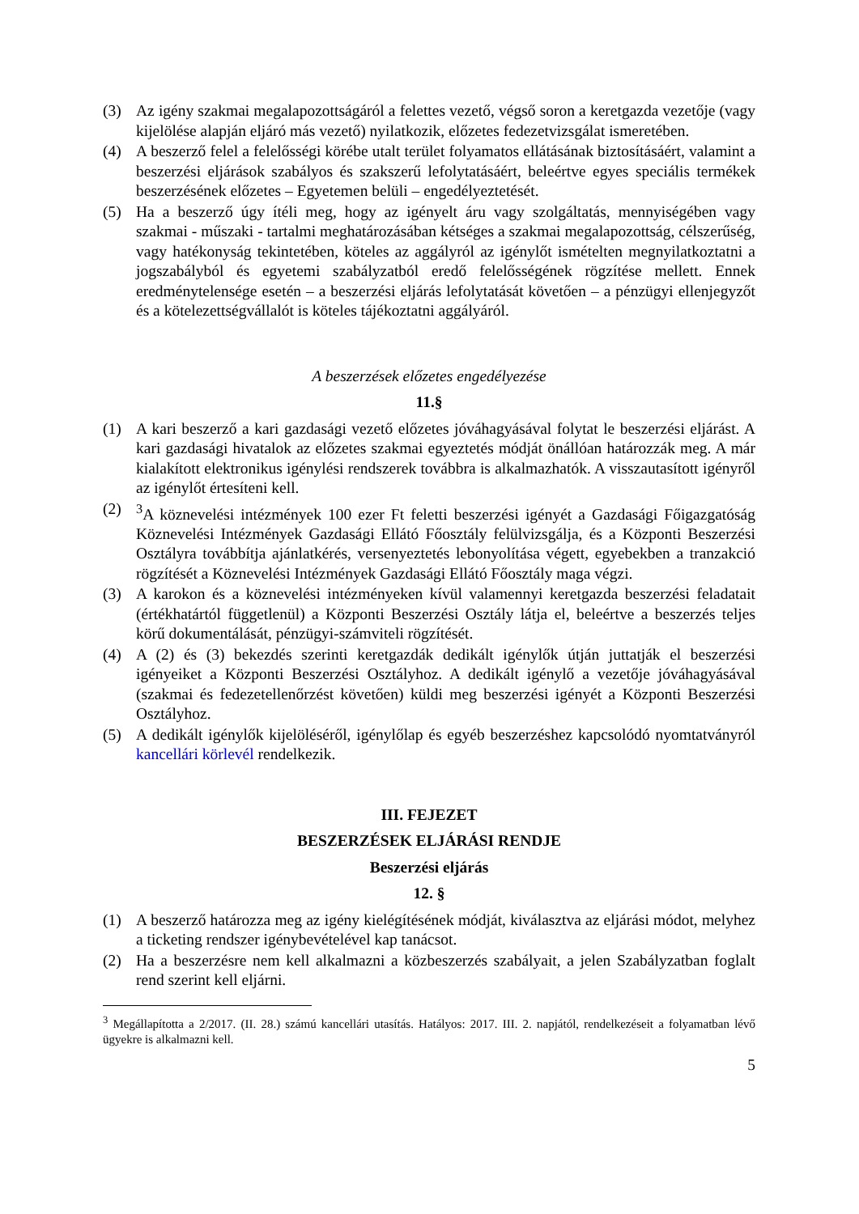(3) Az igény szakmai megalapozottságáról a felettes vezető, végső soron a keretgazda vezetője (vagy kijelölése alapján eljáró más vezető) nyilatkozik, előzetes fedezetvizsgálat ismeretében.
(4) A beszerző felel a felelősségi körébe utalt terület folyamatos ellátásának biztosításáért, valamint a beszerzési eljárások szabályos és szakszerű lefolytatásáért, beleértve egyes speciális termékek beszerzésének előzetes – Egyetemen belüli – engedélyeztetését.
(5) Ha a beszerző úgy ítéli meg, hogy az igényelt áru vagy szolgáltatás, mennyiségében vagy szakmai - műszaki - tartalmi meghatározásában kétséges a szakmai megalapozottság, célszerűség, vagy hatékonyság tekintetében, köteles az aggályról az igénylőt ismételten megnyilatkoztatni a jogszabályból és egyetemi szabályzatból eredő felelősségének rögzítése mellett. Ennek eredménytelensége esetén – a beszerzési eljárás lefolytatását követően – a pénzügyi ellenjegyzőt és a kötelezettségvállalót is köteles tájékoztatni aggályáról.
A beszerzések előzetes engedélyezése
11.§
(1) A kari beszerző a kari gazdasági vezető előzetes jóváhagyásával folytat le beszerzési eljárást. A kari gazdasági hivatalok az előzetes szakmai egyeztetés módját önállóan határozzák meg. A már kialakított elektronikus igénylési rendszerek továbbra is alkalmazhatók. A visszautasított igényről az igénylőt értesíteni kell.
(2) <sup>3</sup>A köznevelési intézmények 100 ezer Ft feletti beszerzési igényét a Gazdasági Főigazgatóság Köznevelési Intézmények Gazdasági Ellátó Főosztály felülvizsgálja, és a Központi Beszerzési Osztályra továbbítja ajánlatkérés, versenyeztetés lebonyolítása végett, egyebekben a tranzakció rögzítését a Köznevelési Intézmények Gazdasági Ellátó Főosztály maga végzi.
(3) A karokon és a köznevelési intézményeken kívül valamennyi keretgazda beszerzési feladatait (értékhatártól függetlenül) a Központi Beszerzési Osztály látja el, beleértve a beszerzés teljes körű dokumentálását, pénzügyi-számviteli rögzítését.
(4) A (2) és (3) bekezdés szerinti keretgazdák dedikált igénylők útján juttatják el beszerzési igényeiket a Központi Beszerzési Osztályhoz. A dedikált igénylő a vezetője jóváhagyásával (szakmai és fedezetellenőrzést követően) küldi meg beszerzési igényét a Központi Beszerzési Osztályhoz.
(5) A dedikált igénylők kijelöléséről, igénylőlap és egyéb beszerzéshez kapcsolódó nyomtatványról kancellári körlevél rendelkezik.
III. FEJEZET
BESZERZÉSEK ELJÁRÁSI RENDJE
Beszerzési eljárás
12. §
(1) A beszerző határozza meg az igény kielégítésének módját, kiválasztva az eljárási módot, melyhez a ticketing rendszer igénybevételével kap tanácsot.
(2) Ha a beszerzésre nem kell alkalmazni a közbeszerzés szabályait, a jelen Szabályzatban foglalt rend szerint kell eljárni.
<sup>3</sup> Megállapította a 2/2017. (II. 28.) számú kancellári utasítás. Hatályos: 2017. III. 2. napjától, rendelkezéseit a folyamatban lévő ügyekre is alkalmazni kell.
5